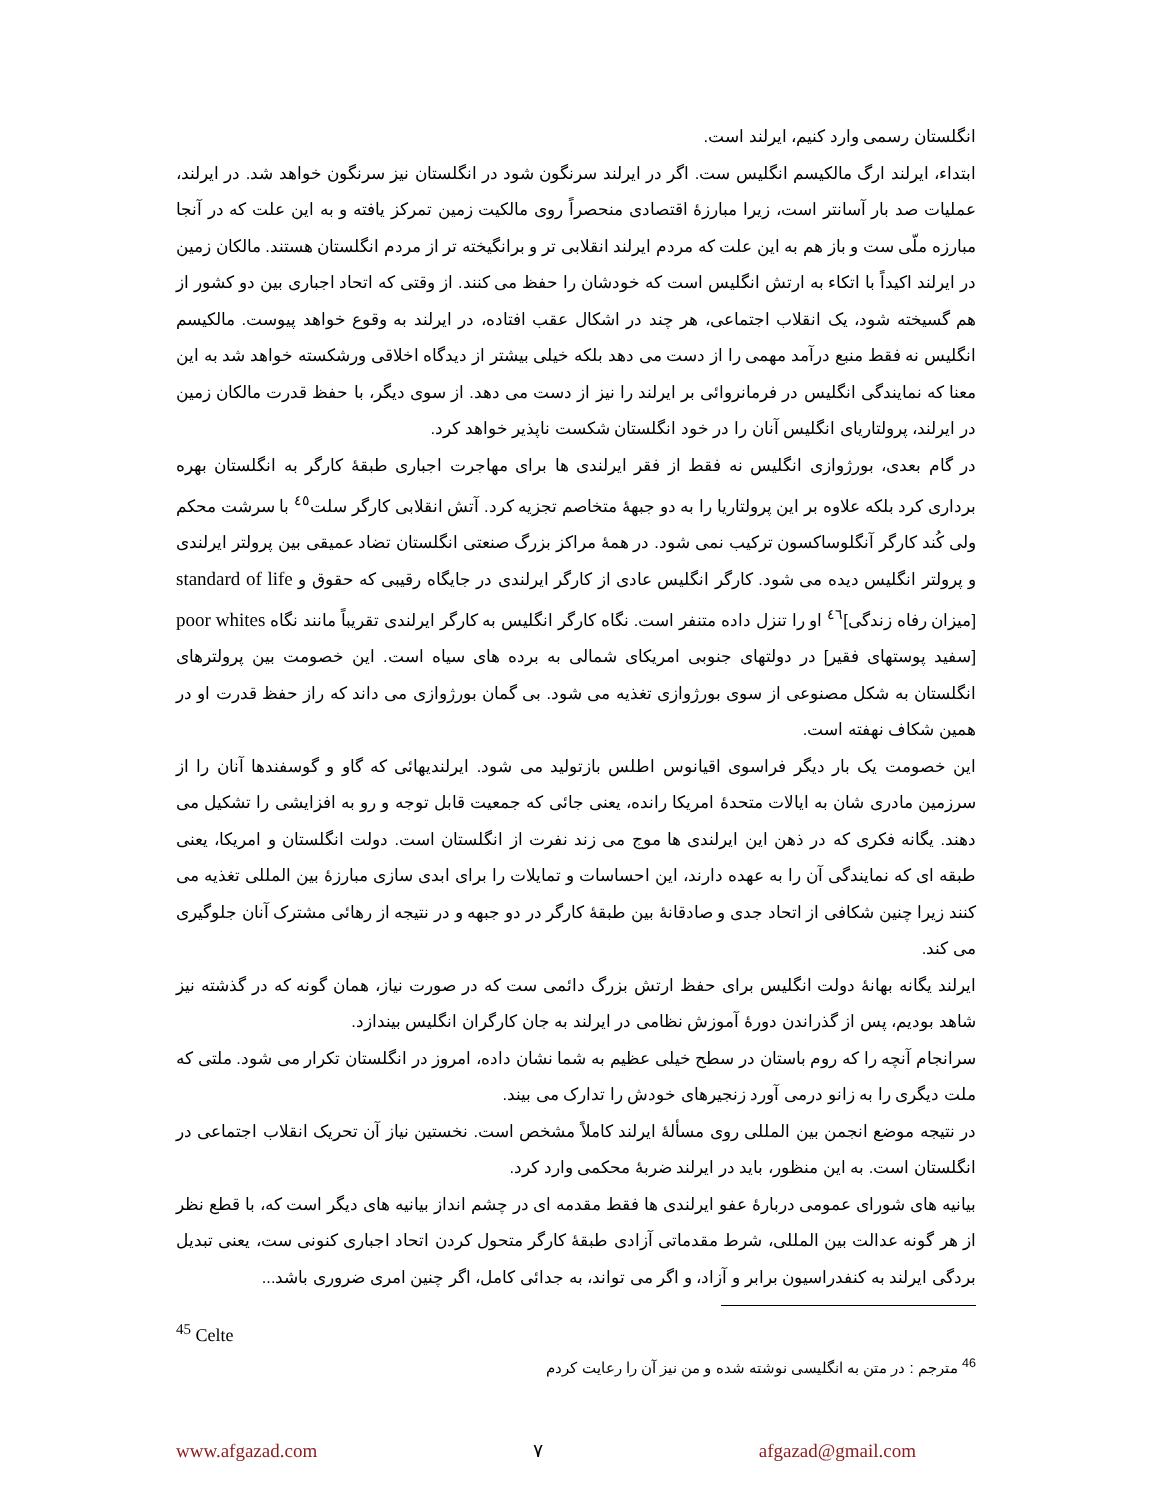انگلستان رسمی وارد کنیم، ایرلند است.
ابتداء، ایرلند ارگ مالکیسم انگلیس ست. اگر در ایرلند سرنگون شود در انگلستان نیز سرنگون خواهد شد. در ایرلند، عملیات صد بار آسانتر است، زیرا مبارزهٔ اقتصادی منحصراً روی مالکیت زمین تمرکز یافته و به این علت که در آنجا مبارزه ملّی ست و باز هم به این علت که مردم ایرلند انقلابی تر و برانگیخته تر از مردم انگلستان هستند. مالکان زمین در ایرلند اکیداً با اتکاء به ارتش انگلیس است که خودشان را حفظ می کنند. از وقتی که اتحاد اجباری بین دو کشور از هم گسیخته شود، یک انقلاب اجتماعی، هر چند در اشکال عقب افتاده، در ایرلند به وقوع خواهد پیوست. مالکیسم انگلیس نه فقط منبع درآمد مهمی را از دست می دهد بلکه خیلی بیشتر از دیدگاه اخلاقی ورشکسته خواهد شد به این معنا که نمایندگی انگلیس در فرمانروائی بر ایرلند را نیز از دست می دهد. از سوی دیگر، با حفظ قدرت مالکان زمین در ایرلند، پرولتاریای انگلیس آنان را در خود انگلستان شکست ناپذیر خواهد کرد.
در گام بعدی، بورژوازی انگلیس نه فقط از فقر ایرلندی ها برای مهاجرت اجباری طبقهٔ کارگر به انگلستان بهره برداری کرد بلکه علاوه بر این پرولتاریا را به دو جبههٔ متخاصم تجزیه کرد. آتش انقلابی کارگر سلت<sup>٤٥</sup> با سرشت محکم ولی کُند کارگر آنگلوساکسون ترکیب نمی شود. در همهٔ مراکز بزرگ صنعتی انگلستان تضاد عمیقی بین پرولتر ایرلندی و پرولتر انگلیس دیده می شود. کارگر انگلیس عادی از کارگر ایرلندی در جایگاه رقیبی که حقوق و standard of life [میزان رفاه زندگی]<sup>٤٦</sup> او را تنزل داده متنفر است. نگاه کارگر انگلیس به کارگر ایرلندی تقریباً مانند نگاه poor whites [سفید پوستهای فقیر] در دولتهای جنوبی امریکای شمالی به برده های سیاه است. این خصومت بین پرولترهای انگلستان به شکل مصنوعی از سوی بورژوازی تغذیه می شود. بی گمان بورژوازی می داند که راز حفظ قدرت او در همین شکاف نهفته است.
این خصومت یک بار دیگر فراسوی اقیانوس اطلس بازتولید می شود. ایرلندیهائی که گاو و گوسفندها آنان را از سرزمین مادری شان به ایالات متحدهٔ امریکا رانده، یعنی جائی که جمعیت قابل توجه و رو به افزایشی را تشکیل می دهند. یگانه فکری که در ذهن این ایرلندی ها موج می زند نفرت از انگلستان است. دولت انگلستان و امریکا، یعنی طبقه ای که نمایندگی آن را به عهده دارند، این احساسات و تمایلات را برای ابدی سازی مبارزهٔ بین المللی تغذیه می کنند زیرا چنین شکافی از اتحاد جدی و صادقانهٔ بین طبقهٔ کارگر در دو جبهه و در نتیجه از رهائی مشترک آنان جلوگیری می کند.
ایرلند یگانه بهانهٔ دولت انگلیس برای حفظ ارتش بزرگ دائمی ست که در صورت نیاز، همان گونه که در گذشته نیز شاهد بودیم، پس از گذراندن دورهٔ آموزش نظامی در ایرلند به جان کارگران انگلیس بیندازد.
سرانجام آنچه را که روم باستان در سطح خیلی عظیم به شما نشان داده، امروز در انگلستان تکرار می شود. ملتی که ملت دیگری را به زانو درمی آورد زنجیرهای خودش را تدارک می بیند.
در نتیجه موضع انجمن بین المللی روی مسألهٔ ایرلند کاملاً مشخص است. نخستین نیاز آن تحریک انقلاب اجتماعی در انگلستان است. به این منظور، باید در ایرلند ضربهٔ محکمی وارد کرد.
بیانیه های شورای عمومی دربارهٔ عفو ایرلندی ها فقط مقدمه ای در چشم انداز بیانیه های دیگر است که، با قطع نظر از هر گونه عدالت بین المللی، شرط مقدماتی آزادی طبقهٔ کارگر متحول کردن اتحاد اجباری کنونی ست، یعنی تبدیل بردگی ایرلند به کنفدراسیون برابر و آزاد، و اگر می تواند، به جدائی کامل، اگر چنین امری ضروری باشد...
<sup>45</sup> Celte
<sup>46</sup> مترجم : در متن به انگلیسی نوشته شده و من نیز آن را رعایت کردم
www.afgazad.com ٧ afgazad@gmail.com